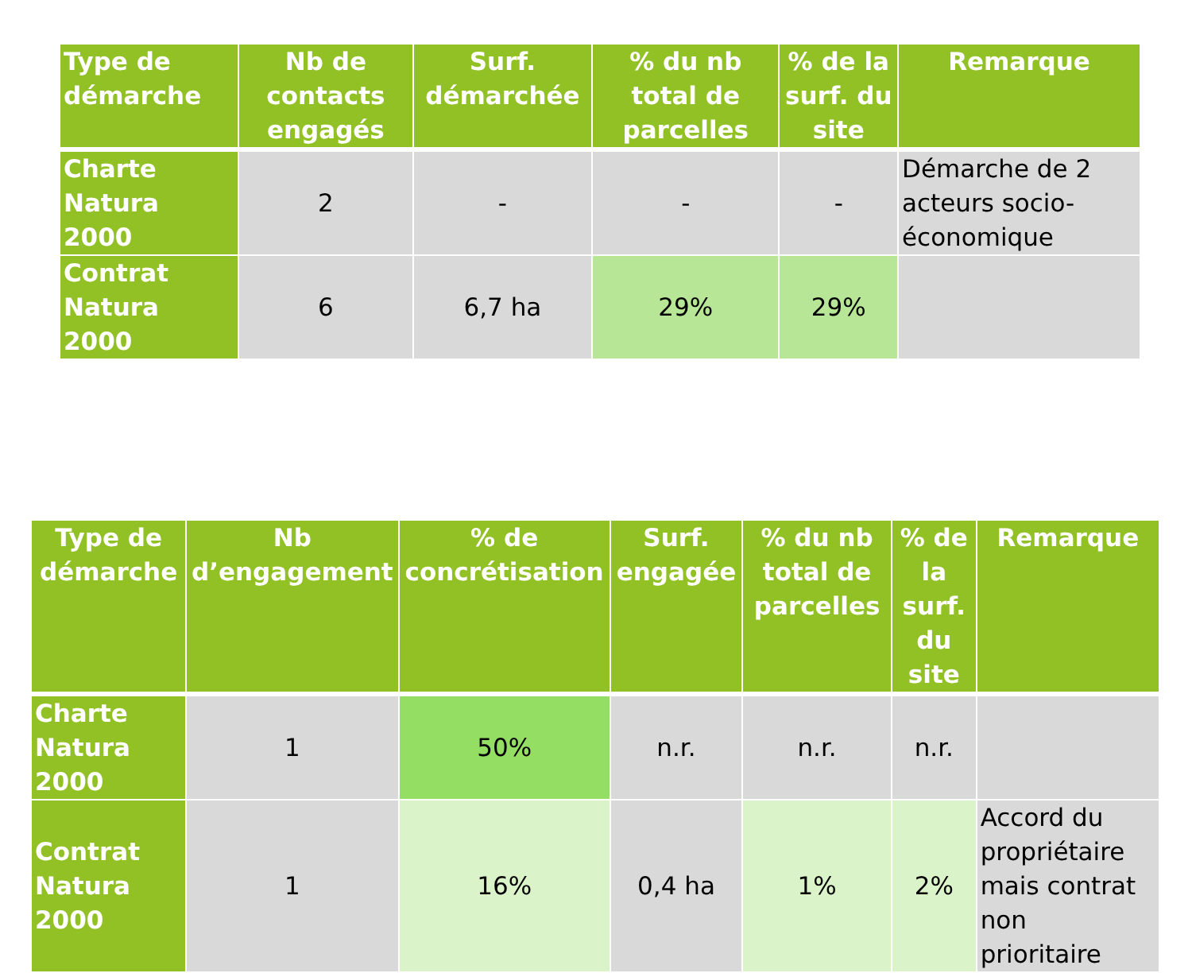| Type de démarche | Nb de contacts engagés | Surf. démarchée | % du nb total de parcelles | % de la surf. du site | Remarque |
| --- | --- | --- | --- | --- | --- |
| Charte Natura 2000 | 2 | - | - | - | Démarche de 2 acteurs socio-économique |
| Contrat Natura 2000 | 6 | 6,7 ha | 29% | 29% | |
| Type de démarche | Nb d’engagement | % de concrétisation | Surf. engagée | % du nb total de parcelles | % de la surf. du site | Remarque |
| --- | --- | --- | --- | --- | --- | --- |
| Charte Natura 2000 | 1 | 50% | n.r. | n.r. | n.r. | |
| Contrat Natura 2000 | 1 | 16% | 0,4 ha | 1% | 2% | Accord du propriétaire mais contrat non prioritaire |